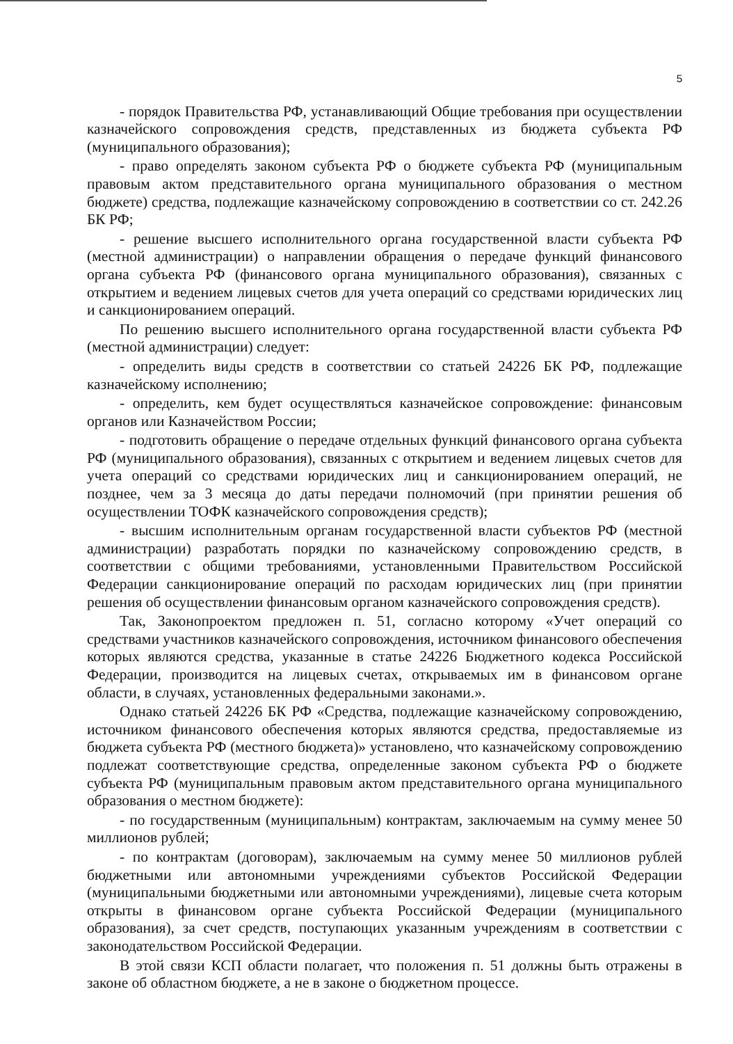5
- порядок Правительства РФ, устанавливающий Общие требования при осуществлении казначейского сопровождения средств, представленных из бюджета субъекта РФ (муниципального образования);
- право определять законом субъекта РФ о бюджете субъекта РФ (муниципальным правовым актом представительного органа муниципального образования о местном бюджете) средства, подлежащие казначейскому сопровождению в соответствии со ст. 242.26 БК РФ;
- решение высшего исполнительного органа государственной власти субъекта РФ (местной администрации) о направлении обращения о передаче функций финансового органа субъекта РФ (финансового органа муниципального образования), связанных с открытием и ведением лицевых счетов для учета операций со средствами юридических лиц и санкционированием операций.
По решению высшего исполнительного органа государственной власти субъекта РФ (местной администрации) следует:
- определить виды средств в соответствии со статьей 24226 БК РФ, подлежащие казначейскому исполнению;
- определить, кем будет осуществляться казначейское сопровождение: финансовым органов или Казначейством России;
- подготовить обращение о передаче отдельных функций финансового органа субъекта РФ (муниципального образования), связанных с открытием и ведением лицевых счетов для учета операций со средствами юридических лиц и санкционированием операций, не позднее, чем за 3 месяца до даты передачи полномочий (при принятии решения об осуществлении ТОФК казначейского сопровождения средств);
- высшим исполнительным органам государственной власти субъектов РФ (местной администрации) разработать порядки по казначейскому сопровождению средств, в соответствии с общими требованиями, установленными Правительством Российской Федерации санкционирование операций по расходам юридических лиц (при принятии решения об осуществлении финансовым органом казначейского сопровождения средств).
Так, Законопроектом предложен п. 51, согласно которому «Учет операций со средствами участников казначейского сопровождения, источником финансового обеспечения которых являются средства, указанные в статье 24226 Бюджетного кодекса Российской Федерации, производится на лицевых счетах, открываемых им в финансовом органе области, в случаях, установленных федеральными законами.».
Однако статьей 24226 БК РФ «Средства, подлежащие казначейскому сопровождению, источником финансового обеспечения которых являются средства, предоставляемые из бюджета субъекта РФ (местного бюджета)» установлено, что казначейскому сопровождению подлежат соответствующие средства, определенные законом субъекта РФ о бюджете субъекта РФ (муниципальным правовым актом представительного органа муниципального образования о местном бюджете):
- по государственным (муниципальным) контрактам, заключаемым на сумму менее 50 миллионов рублей;
- по контрактам (договорам), заключаемым на сумму менее 50 миллионов рублей бюджетными или автономными учреждениями субъектов Российской Федерации (муниципальными бюджетными или автономными учреждениями), лицевые счета которым открыты в финансовом органе субъекта Российской Федерации (муниципального образования), за счет средств, поступающих указанным учреждениям в соответствии с законодательством Российской Федерации.
В этой связи КСП области полагает, что положения п. 51 должны быть отражены в законе об областном бюджете, а не в законе о бюджетном процессе.